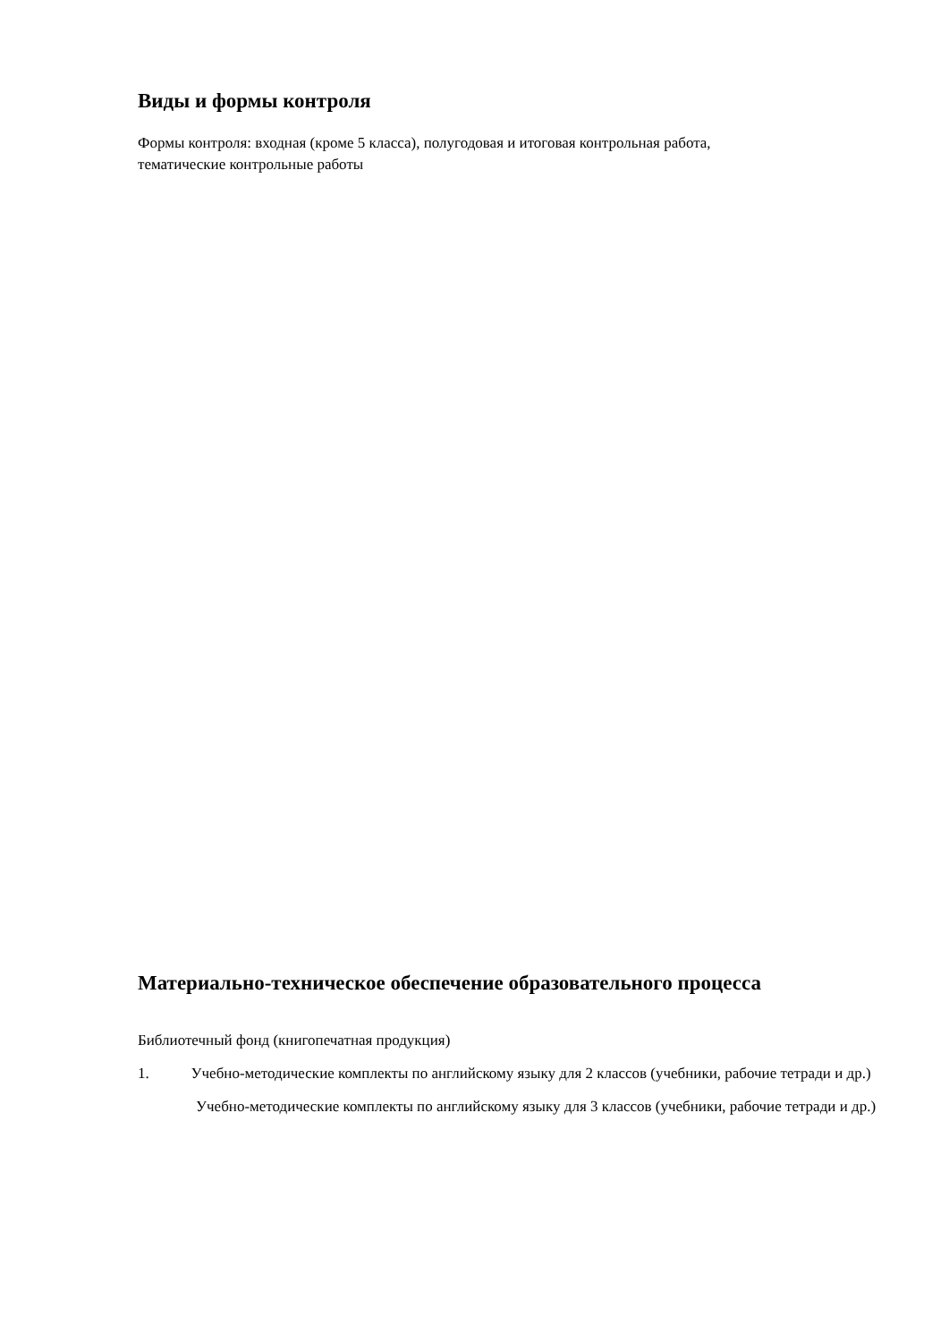Виды и формы контроля
Формы контроля: входная (кроме 5 класса), полугодовая и итоговая контрольная работа,
тематические контрольные работы
Материально-техническое обеспечение образовательного процесса
Библиотечный фонд (книгопечатная продукция)
1. Учебно-методические комплекты по английскому языку для 2 классов (учебники, рабочие тетради и др.)
Учебно-методические комплекты по английскому языку для 3 классов (учебники, рабочие тетради и др.)